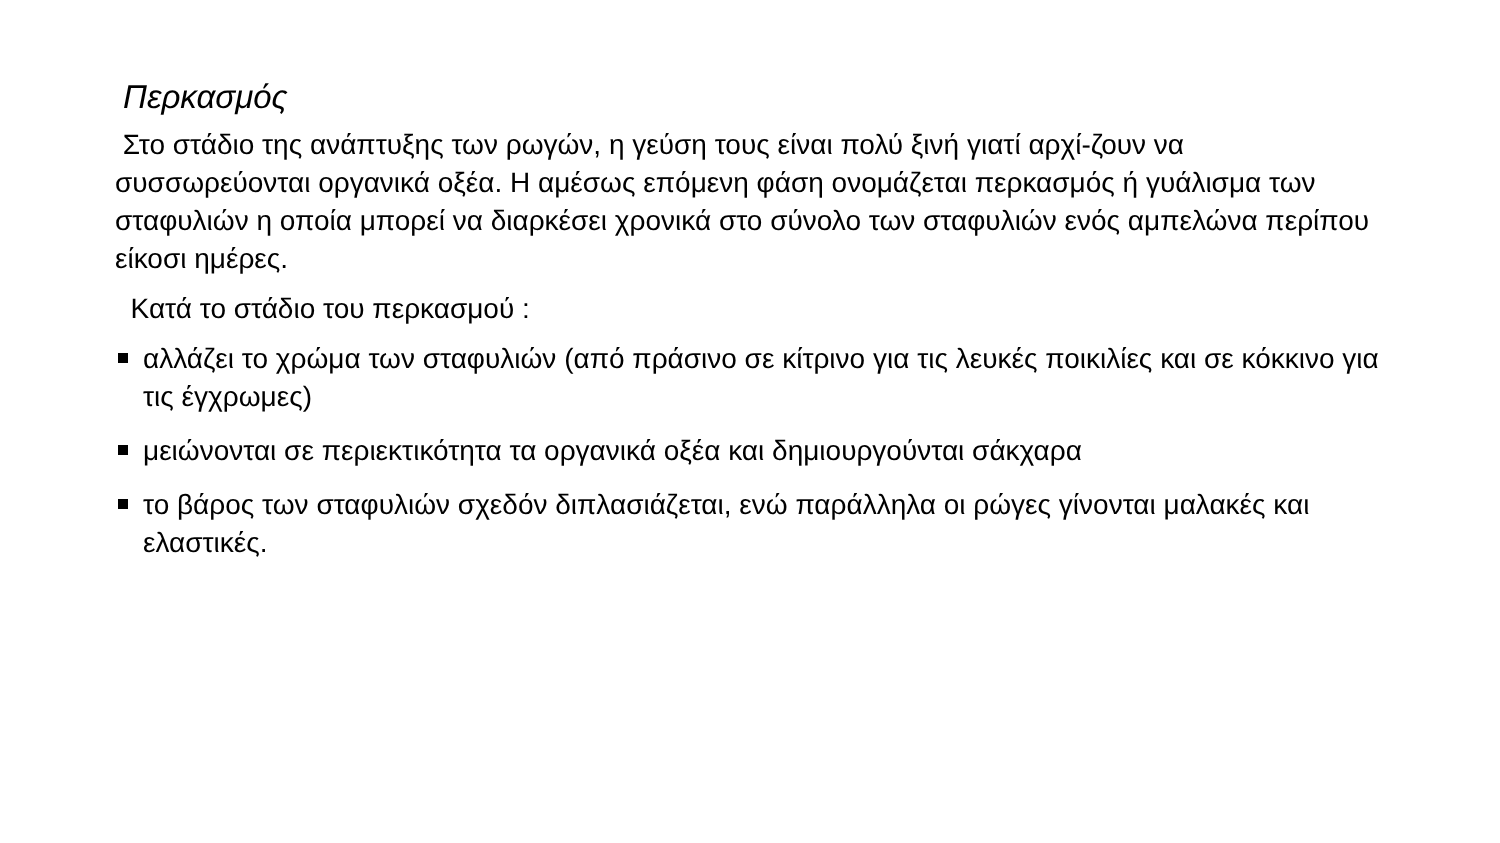Περκασμός
Στο στάδιο της ανάπτυξης των ρωγών, η γεύση τους είναι πολύ ξινή γιατί αρχί-ζουν να συσσωρεύονται οργανικά οξέα. Η αμέσως επόμενη φάση ονομάζεται περκασμός ή γυάλισμα των σταφυλιών η οποία μπορεί να διαρκέσει χρονικά στο σύνολο των σταφυλιών ενός αμπελώνα περίπου είκοσι ημέρες.
Κατά το στάδιο του περκασμού :
αλλάζει το χρώμα των σταφυλιών (από πράσινο σε κίτρινο για τις λευκές ποικιλίες και σε κόκκινο για τις έγχρωμες)
μειώνονται σε περιεκτικότητα τα οργανικά οξέα και δημιουργούνται σάκχαρα
το βάρος των σταφυλιών σχεδόν διπλασιάζεται, ενώ παράλληλα οι ρώγες γίνονται μαλακές και ελαστικές.